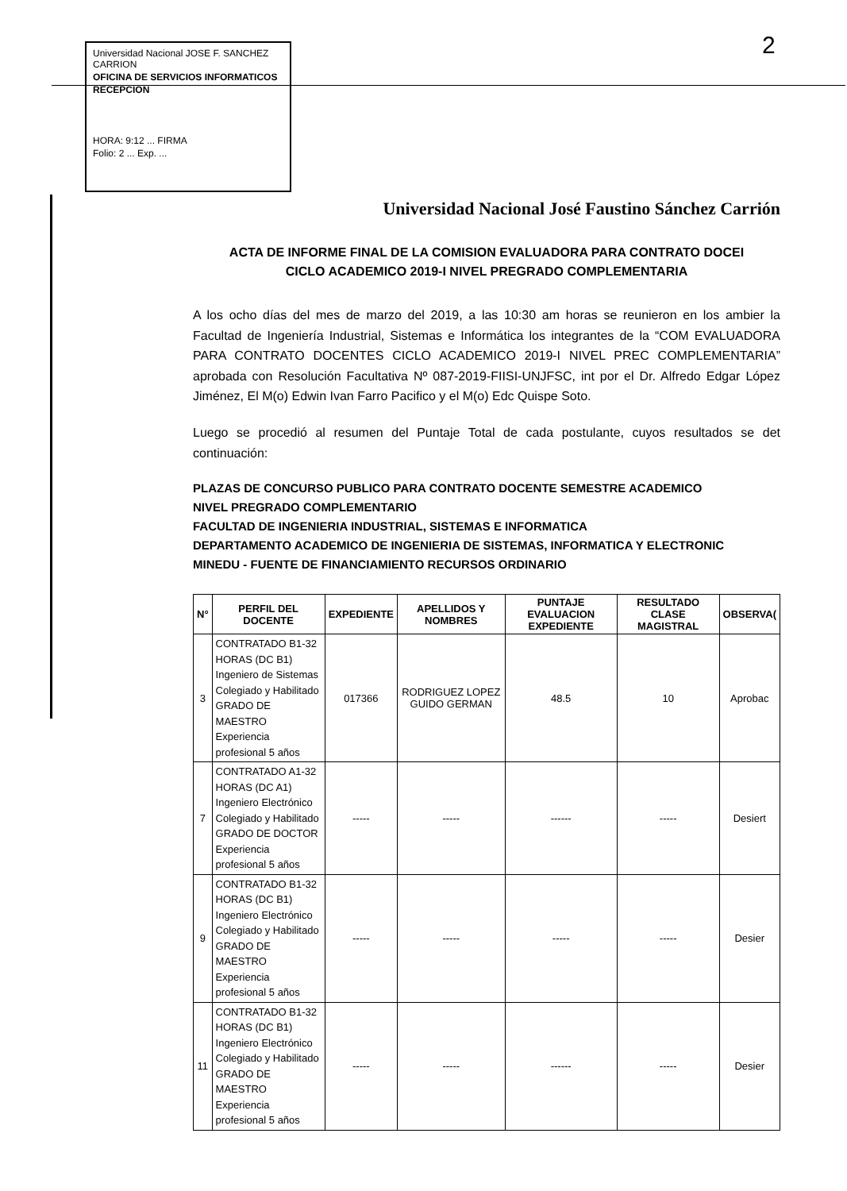Universidad Nacional JOSE F. SANCHEZ CARRION
OFICINA DE SERVICIOS INFORMATICOS
RECEPCION
HORA: 9:12 ... FIRMA
Folio: 2 ... Exp. ...
2
Universidad Nacional José Faustino Sánchez Carrión
ACTA DE INFORME FINAL DE LA COMISION EVALUADORA PARA CONTRATO DOCEI
CICLO ACADEMICO 2019-I NIVEL PREGRADO COMPLEMENTARIA
A los ocho días del mes de marzo del 2019, a las 10:30 am horas se reunieron en los ambier la Facultad de Ingeniería Industrial, Sistemas e Informática los integrantes de la “COM EVALUADORA PARA CONTRATO DOCENTES CICLO ACADEMICO 2019-I NIVEL PREC COMPLEMENTARIA” aprobada con Resolución Facultativa Nº 087-2019-FIISI-UNJFSC, int por el Dr. Alfredo Edgar López Jiménez, El M(o) Edwin Ivan Farro Pacifico y el M(o) Edc Quispe Soto.
Luego se procedió al resumen del Puntaje Total de cada postulante, cuyos resultados se det continuación:
PLAZAS DE CONCURSO PUBLICO PARA CONTRATO DOCENTE SEMESTRE ACADEMICO
NIVEL PREGRADO COMPLEMENTARIO
FACULTAD DE INGENIERIA INDUSTRIAL, SISTEMAS E INFORMATICA
DEPARTAMENTO ACADEMICO DE INGENIERIA DE SISTEMAS, INFORMATICA Y ELECTRONIC
MINEDU - FUENTE DE FINANCIAMIENTO RECURSOS ORDINARIO
| N° | PERFIL DEL DOCENTE | EXPEDIENTE | APELLIDOS Y NOMBRES | PUNTAJE EVALUACION EXPEDIENTE | RESULTADO CLASE MAGISTRAL | OBSERVA( |
| --- | --- | --- | --- | --- | --- | --- |
| 3 | CONTRATADO B1-32 HORAS (DC B1) Ingeniero de Sistemas Colegiado y Habilitado GRADO DE MAESTRO Experiencia profesional 5 años | 017366 | RODRIGUEZ LOPEZ GUIDO GERMAN | 48.5 | 10 | Aprobac |
| 7 | CONTRATADO A1-32 HORAS (DC A1) Ingeniero Electrónico Colegiado y Habilitado GRADO DE DOCTOR Experiencia profesional 5 años | ----- | ----- | ------ | ----- | Desiert |
| 9 | CONTRATADO B1-32 HORAS (DC B1) Ingeniero Electrónico Colegiado y Habilitado GRADO DE MAESTRO Experiencia profesional 5 años | ----- | ----- | ----- | ----- | Desier |
| 11 | CONTRATADO B1-32 HORAS (DC B1) Ingeniero Electrónico Colegiado y Habilitado GRADO DE MAESTRO Experiencia profesional 5 años | ----- | ----- | ------ | ----- | Desier |